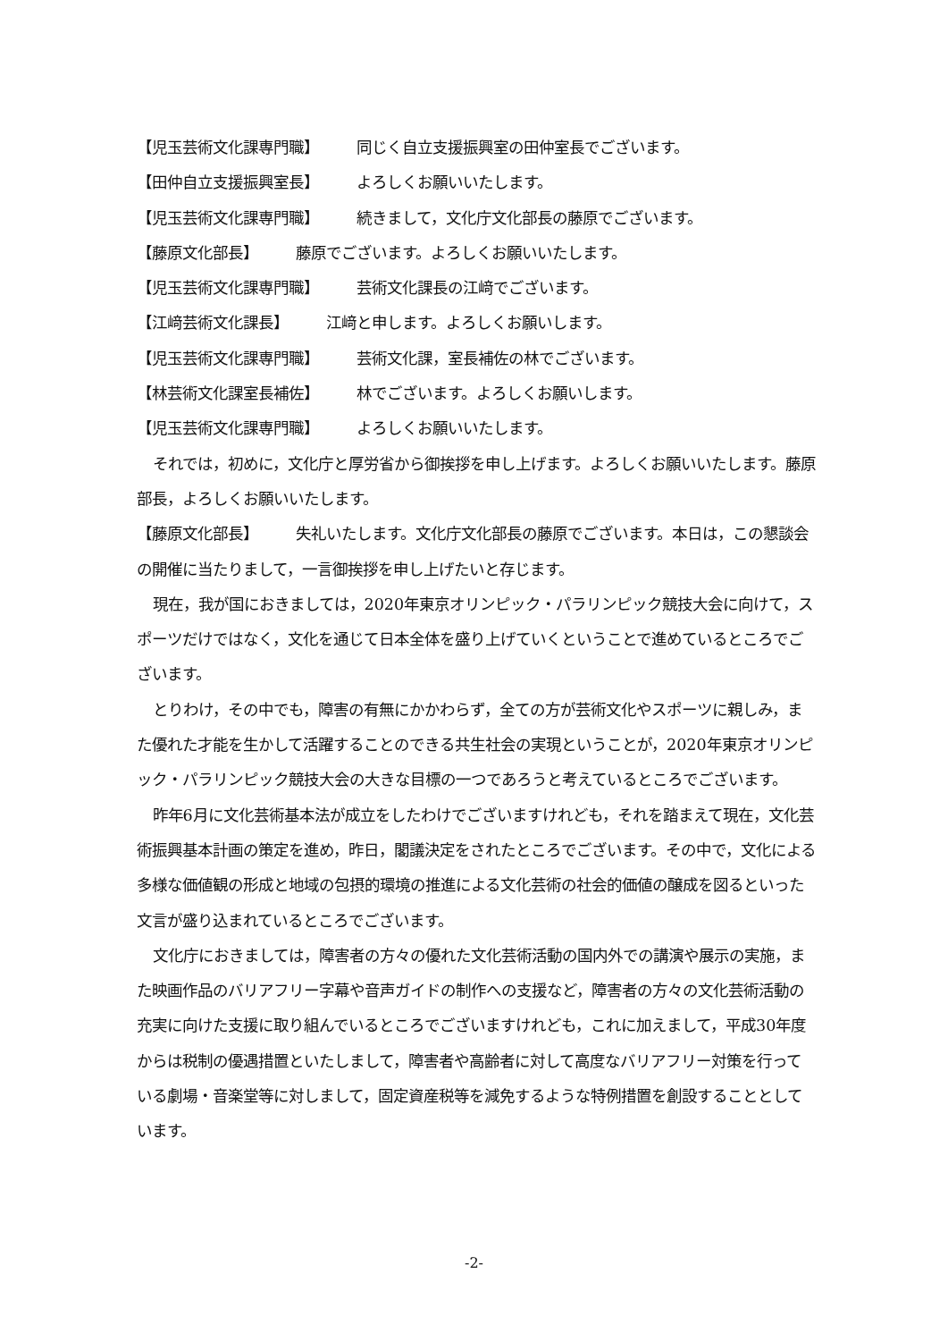【児玉芸術文化課専門職】 同じく自立支援振興室の田仲室長でございます。
【田仲自立支援振興室長】 よろしくお願いいたします。
【児玉芸術文化課専門職】 続きまして，文化庁文化部長の藤原でございます。
【藤原文化部長】 藤原でございます。よろしくお願いいたします。
【児玉芸術文化課専門職】 芸術文化課長の江﨑でございます。
【江﨑芸術文化課長】 江﨑と申します。よろしくお願いします。
【児玉芸術文化課専門職】 芸術文化課，室長補佐の林でございます。
【林芸術文化課室長補佐】 林でございます。よろしくお願いします。
【児玉芸術文化課専門職】 よろしくお願いいたします。
それでは，初めに，文化庁と厚労省から御挨拶を申し上げます。よろしくお願いいたします。藤原部長，よろしくお願いいたします。
【藤原文化部長】 失礼いたします。文化庁文化部長の藤原でございます。本日は，この懇談会の開催に当たりまして，一言御挨拶を申し上げたいと存じます。
現在，我が国におきましては，2020年東京オリンピック・パラリンピック競技大会に向けて，スポーツだけではなく，文化を通じて日本全体を盛り上げていくということで進めているところでございます。
とりわけ，その中でも，障害の有無にかかわらず，全ての方が芸術文化やスポーツに親しみ，また優れた才能を生かして活躍することのできる共生社会の実現ということが，2020年東京オリンピック・パラリンピック競技大会の大きな目標の一つであろうと考えているところでございます。
昨年6月に文化芸術基本法が成立をしたわけでございますけれども，それを踏まえて現在，文化芸術振興基本計画の策定を進め，昨日，閣議決定をされたところでございます。その中で，文化による多様な価値観の形成と地域の包摂的環境の推進による文化芸術の社会的価値の醸成を図るといった文言が盛り込まれているところでございます。
文化庁におきましては，障害者の方々の優れた文化芸術活動の国内外での講演や展示の実施，また映画作品のバリアフリー字幕や音声ガイドの制作への支援など，障害者の方々の文化芸術活動の充実に向けた支援に取り組んでいるところでございますけれども，これに加えまして，平成30年度からは税制の優遇措置といたしまして，障害者や高齢者に対して高度なバリアフリー対策を行っている劇場・音楽堂等に対しまして，固定資産税等を減免するような特例措置を創設することとしています。
-2-